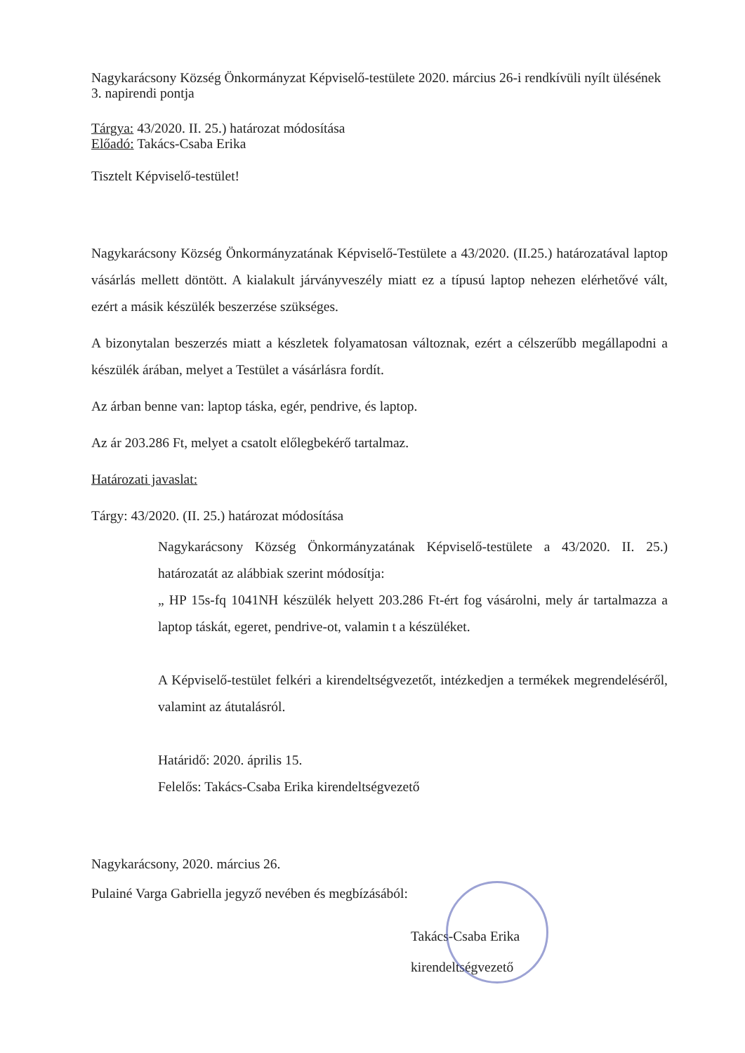Nagykarácsony Község Önkormányzat Képviselő-testülete 2020. március 26-i rendkívüli nyílt ülésének
3. napirendi pontja
Tárgya: 43/2020. II. 25.) határozat módosítása
Előadó: Takács-Csaba Erika
Tisztelt Képviselő-testület!
Nagykarácsony Község Önkormányzatának Képviselő-Testülete a 43/2020. (II.25.) határozatával laptop vásárlás mellett döntött. A kialakult járványveszély miatt ez a típusú laptop nehezen elérhetővé vált, ezért a másik készülék beszerzése szükséges.
A bizonytalan beszerzés miatt a készletek folyamatosan változnak, ezért a célszerűbb megállapodni a készülék árában, melyet a Testület a vásárlásra fordít.
Az árban benne van: laptop táska, egér, pendrive, és laptop.
Az ár 203.286 Ft, melyet a csatolt előlegbekérő tartalmaz.
Határozati javaslat:
Tárgy: 43/2020. (II. 25.) határozat módosítása
Nagykarácsony Község Önkormányzatának Képviselő-testülete a 43/2020. II. 25.) határozatát az alábbiak szerint módosítja:
„ HP 15s-fq 1041NH készülék helyett 203.286 Ft-ért fog vásárolni, mely ár tartalmazza a laptop táskát, egeret, pendrive-ot, valamin t a készüléket.
A Képviselő-testület felkéri a kirendeltségvezetőt, intézkedjen a termékek megrendeléséről, valamint az átutalásról.
Határidő: 2020. április 15.
Felelős: Takács-Csaba Erika kirendeltségvezető
Nagykarácsony, 2020. március 26.
Pulainé Varga Gabriella jegyző nevében és megbízásából:
Takács-Csaba Erika
kirendeltségvezető